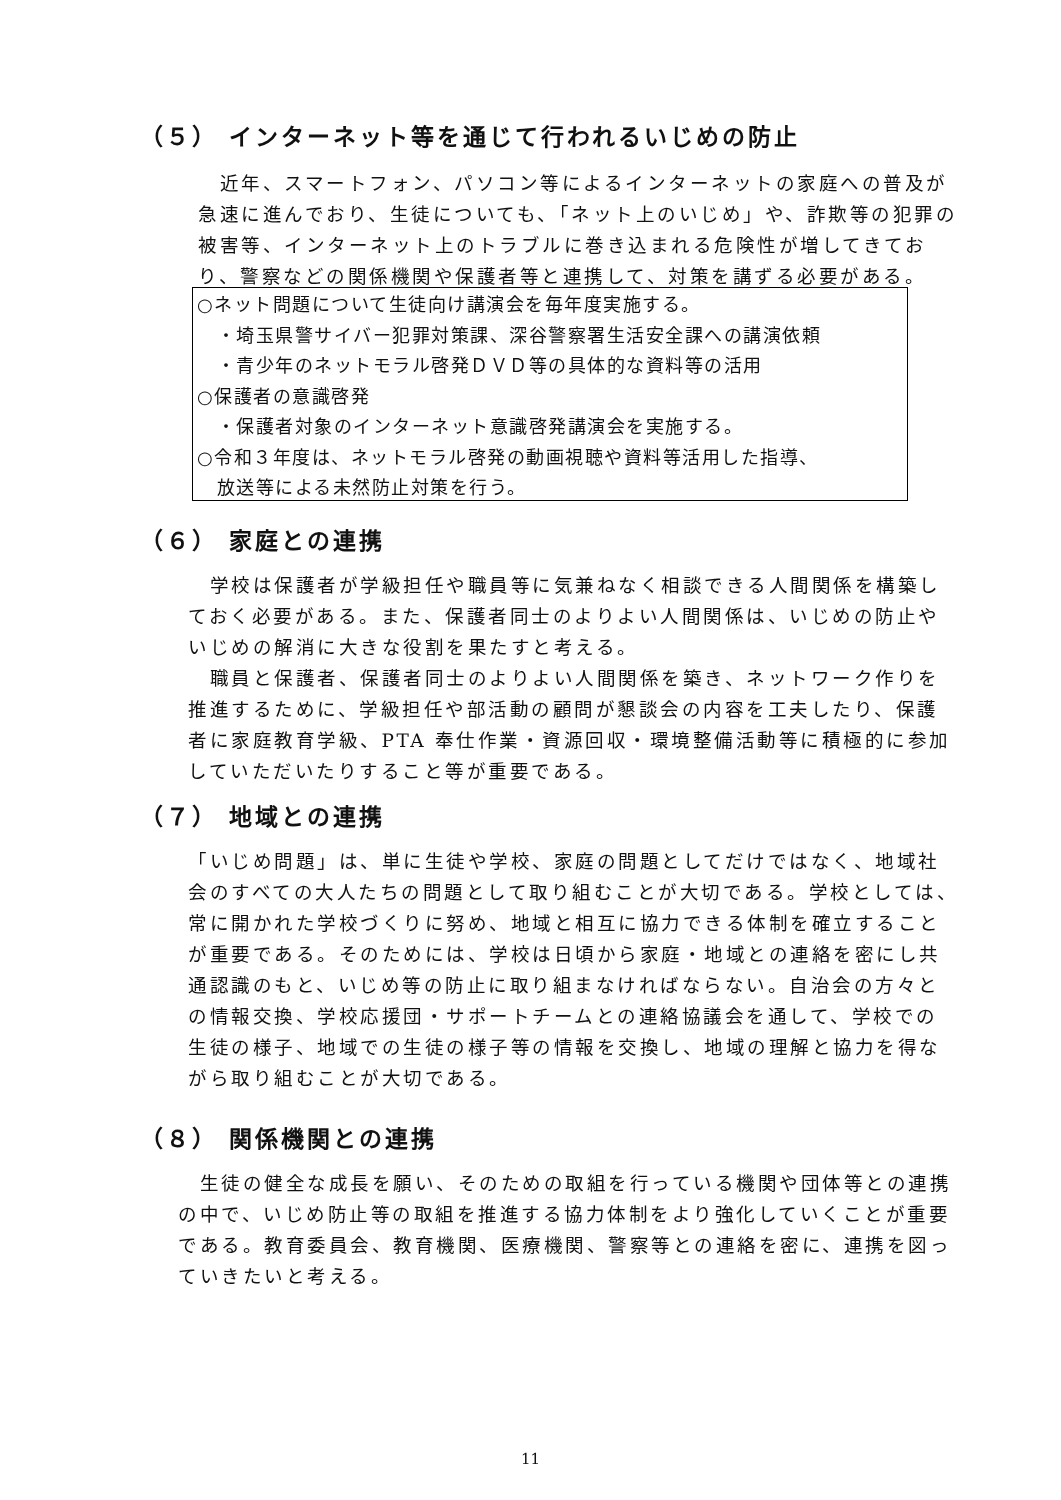（５） インターネット等を通じて行われるいじめの防止
　近年、スマートフォン、パソコン等によるインターネットの家庭への普及が急速に進んでおり、生徒についても、「ネット上のいじめ」や、詐欺等の犯罪の被害等、インターネット上のトラブルに巻き込まれる危険性が増してきており、警察などの関係機関や保護者等と連携して、対策を講ずる必要がある。
○ネット問題について生徒向け講演会を毎年度実施する。
　・埼玉県警サイバー犯罪対策課、深谷警察署生活安全課への講演依頼
　・青少年のネットモラル啓発ＤＶＤ等の具体的な資料等の活用
○保護者の意識啓発
　・保護者対象のインターネット意識啓発講演会を実施する。
○令和３年度は、ネットモラル啓発の動画視聴や資料等活用した指導、
　放送等による未然防止対策を行う。
（６） 家庭との連携
　学校は保護者が学級担任や職員等に気兼ねなく相談できる人間関係を構築しておく必要がある。また、保護者同士のよりよい人間関係は、いじめの防止やいじめの解消に大きな役割を果たすと考える。
　職員と保護者、保護者同士のよりよい人間関係を築き、ネットワーク作りを推進するために、学級担任や部活動の顧問が懇談会の内容を工夫したり、保護者に家庭教育学級、PTA 奉仕作業・資源回収・環境整備活動等に積極的に参加していただいたりすること等が重要である。
（７） 地域との連携
「いじめ問題」は、単に生徒や学校、家庭の問題としてだけではなく、地域社会のすべての大人たちの問題として取り組むことが大切である。学校としては、常に開かれた学校づくりに努め、地域と相互に協力できる体制を確立することが重要である。そのためには、学校は日頃から家庭・地域との連絡を密にし共通認識のもと、いじめ等の防止に取り組まなければならない。自治会の方々との情報交換、学校応援団・サポートチームとの連絡協議会を通して、学校での生徒の様子、地域での生徒の様子等の情報を交換し、地域の理解と協力を得ながら取り組むことが大切である。
（８） 関係機関との連携
　生徒の健全な成長を願い、そのための取組を行っている機関や団体等との連携の中で、いじめ防止等の取組を推進する協力体制をより強化していくことが重要である。教育委員会、教育機関、医療機関、警察等との連絡を密に、連携を図っていきたいと考える。
11